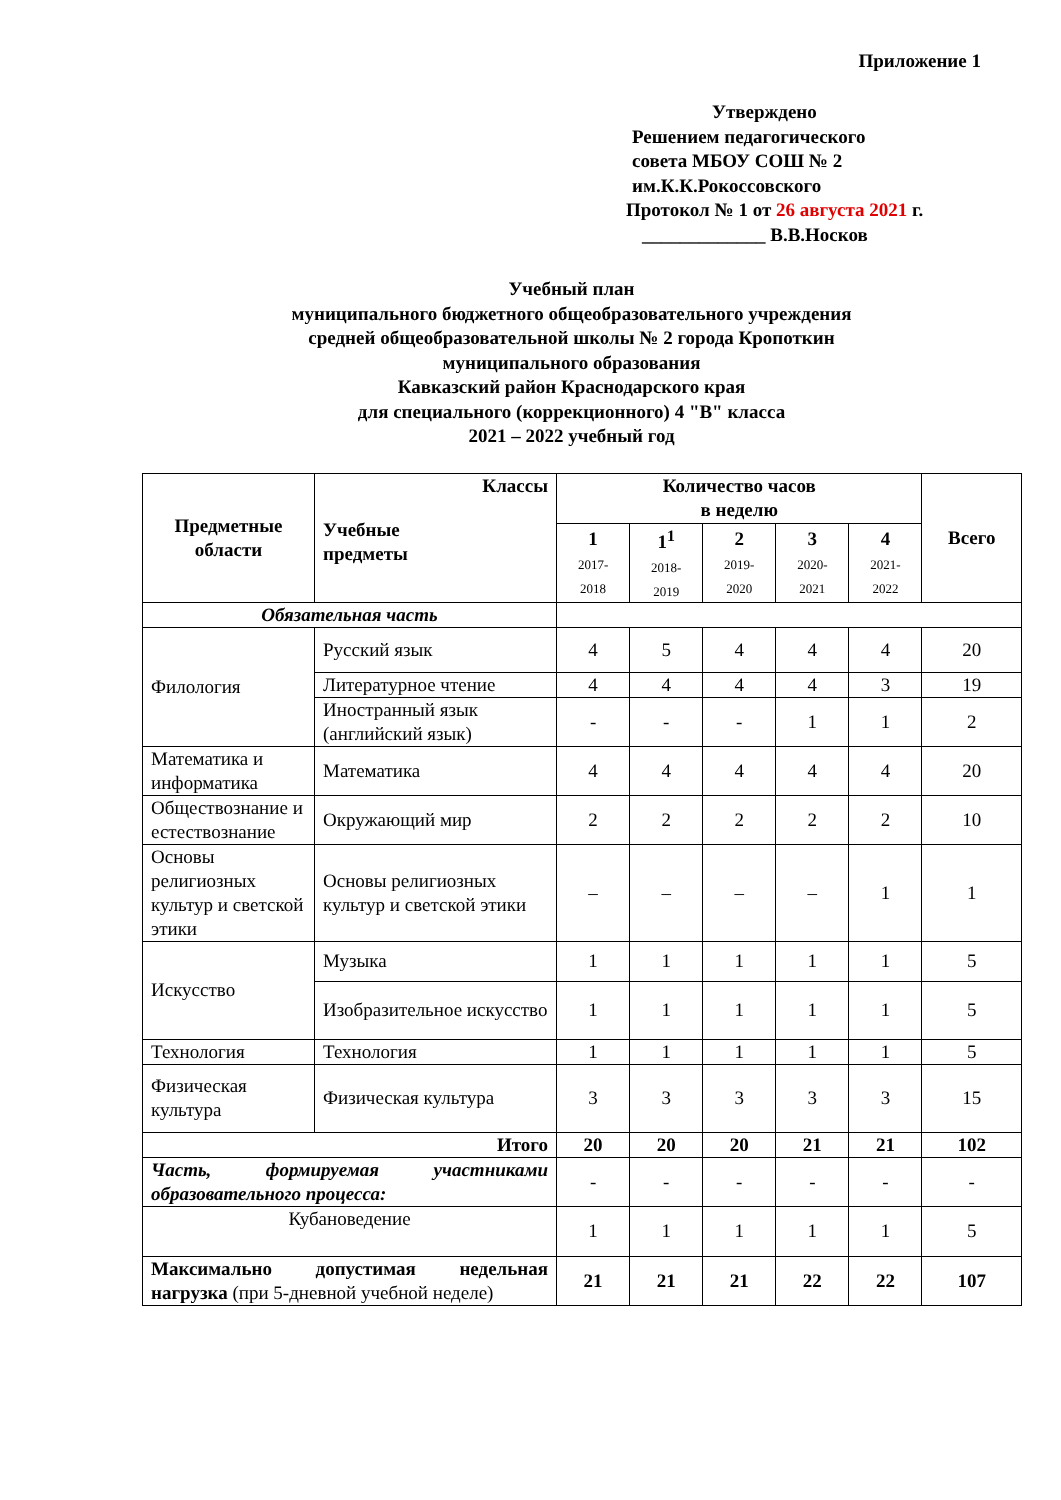Приложение 1
Утверждено
Решением педагогического
совета МБОУ СОШ № 2
им.К.К.Рокоссовского
Протокол № 1 от 26 августа 2021 г.
_____________ В.В.Носков
Учебный план
муниципального бюджетного общеобразовательного учреждения
средней общеобразовательной школы № 2 города Кропоткин
муниципального образования
Кавказский район Краснодарского края
для специального (коррекционного) 4 "В" класса
2021 – 2022 учебный год
| Предметные области | Классы Учебные предметы | Количество часов в неделю | | | | | Всего |
| --- | --- | --- | --- | --- | --- | --- | --- |
| | | 1 2017- 2018 | 1<sup>1</sup> 2018- 2019 | 2 2019- 2020 | 3 2020- 2021 | 4 2021- 2022 | |
| Обязательная часть | | | | | | | |
| Филология | Русский язык | 4 | 5 | 4 | 4 | 4 | 20 |
| | Литературное чтение | 4 | 4 | 4 | 4 | 3 | 19 |
| | Иностранный язык (английский язык) | - | - | - | 1 | 1 | 2 |
| Математика и информатика | Математика | 4 | 4 | 4 | 4 | 4 | 20 |
| Обществознание и естествознание | Окружающий мир | 2 | 2 | 2 | 2 | 2 | 10 |
| Основы религиозных культур и светской этики | Основы религиозных культур и светской этики | – | – | – | – | 1 | 1 |
| Искусство | Музыка | 1 | 1 | 1 | 1 | 1 | 5 |
| | Изобразительное искусство | 1 | 1 | 1 | 1 | 1 | 5 |
| Технология | Технология | 1 | 1 | 1 | 1 | 1 | 5 |
| Физическая культура | Физическая культура | 3 | 3 | 3 | 3 | 3 | 15 |
| Итого | | 20 | 20 | 20 | 21 | 21 | 102 |
| Часть, формируемая участниками образовательного процесса: | | - | - | - | - | - | - |
| Кубановедение | | 1 | 1 | 1 | 1 | 1 | 5 |
| Максимально допустимая недельная нагрузка (при 5-дневной учебной неделе) | | 21 | 21 | 21 | 22 | 22 | 107 |